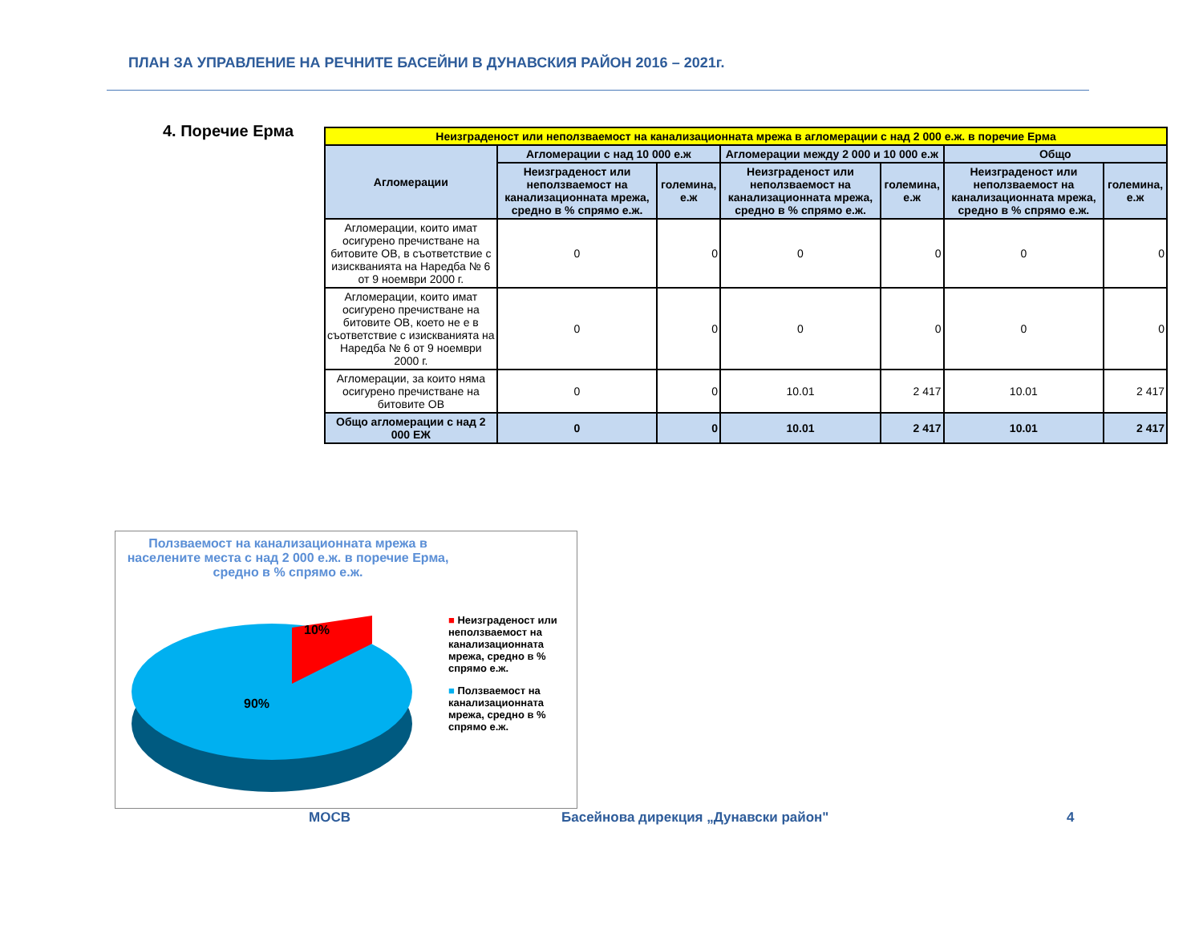ПЛАН ЗА УПРАВЛЕНИЕ НА РЕЧНИТЕ БАСЕЙНИ В ДУНАВСКИЯ РАЙОН 2016 – 2021г.
4. Поречие Ерма
| Неизграденост или неползваемост на канализационната мрежа в агломерации с над 2 000 е.ж. в поречие Ерма | | | | | | |
| --- | --- | --- | --- | --- | --- | --- |
| Агломерации | Агломерации с над 10 000 е.ж | | Агломерации между 2 000 и 10 000 е.ж | | Общо | |
| | Неизграденост или неползваемост на канализационната мрежа, средно в % спрямо е.ж. | големина, е.ж | Неизграденост или неползваемост на канализационната мрежа, средно в % спрямо е.ж. | големина, е.ж | Неизграденост или неползваемост на канализационната мрежа, средно в % спрямо е.ж. | големина, е.ж |
| Агломерации, които имат осигурено пречистване на битовите ОВ, в съответствие с изискванията на Наредба № 6 от 9 ноември 2000 г. | 0 | 0 | 0 | 0 | 0 | 0 |
| Агломерации, които имат осигурено пречистване на битовите ОВ, което не е в съответствие с изискванията на Наредба № 6 от 9 ноември 2000 г. | 0 | 0 | 0 | 0 | 0 | 0 |
| Агломерации, за които няма осигурено пречистване на битовите ОВ | 0 | 0 | 10.01 | 2 417 | 10.01 | 2 417 |
| Общо агломерации с над 2 000 ЕЖ | 0 | 0 | 10.01 | 2 417 | 10.01 | 2 417 |
Ползваемост на канализационната мрежа в населените места с над 2 000 е.ж. в поречие Ерма, средно в % спрямо е.ж.
10%
90%
■ Неизграденост или неползваемост на канализационната мрежа, средно в % спрямо е.ж.
■ Ползваемост на канализационната мрежа, средно в % спрямо е.ж.
МОСВ
Басейнова дирекция „Дунавски район"
4